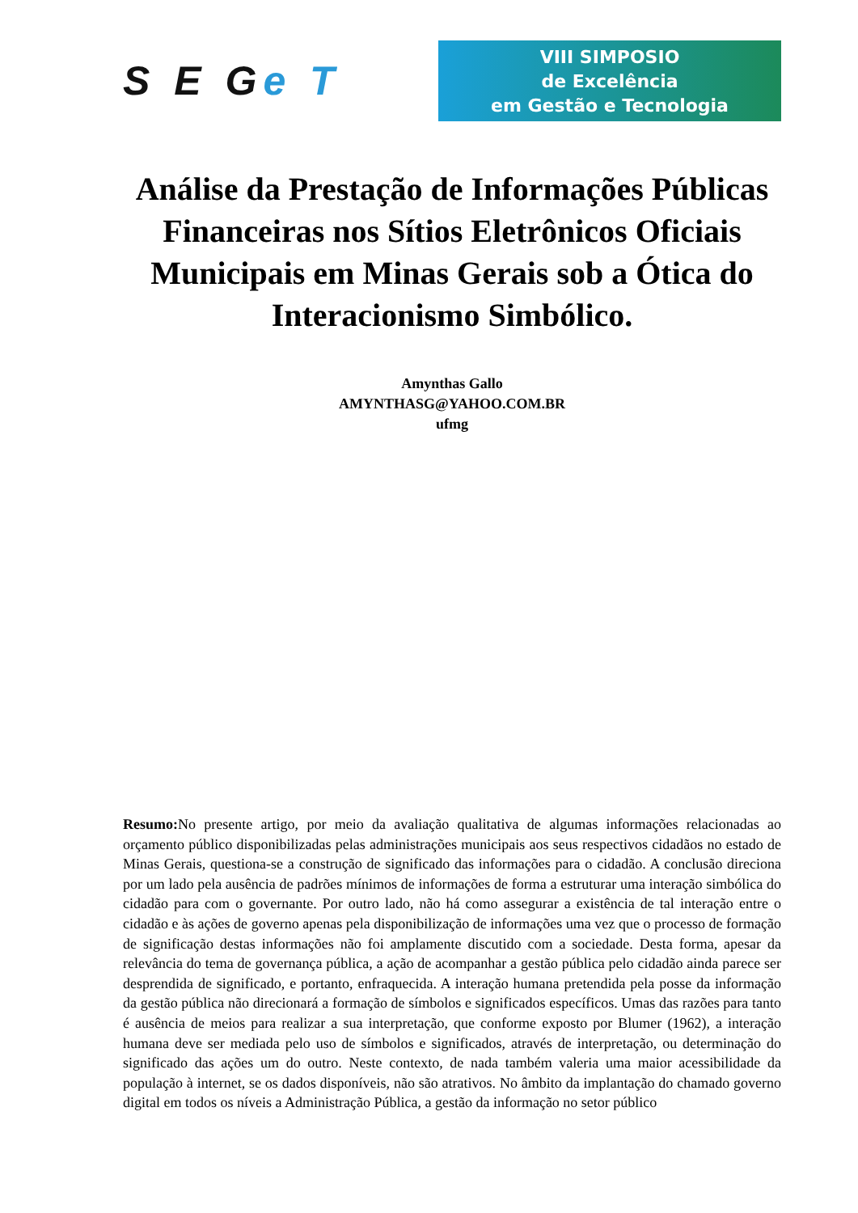S E Ge T
VIII SIMPOSIO
de Excelência
em Gestão e Tecnologia
Análise da Prestação de Informações Públicas Financeiras nos Sítios Eletrônicos Oficiais Municipais em Minas Gerais sob a Ótica do Interacionismo Simbólico.
Amynthas Gallo
AMYNTHASG@YAHOO.COM.BR
ufmg
Resumo: No presente artigo, por meio da avaliação qualitativa de algumas informações relacionadas ao orçamento público disponibilizadas pelas administrações municipais aos seus respectivos cidadãos no estado de Minas Gerais, questiona-se a construção de significado das informações para o cidadão. A conclusão direciona por um lado pela ausência de padrões mínimos de informações de forma a estruturar uma interação simbólica do cidadão para com o governante. Por outro lado, não há como assegurar a existência de tal interação entre o cidadão e às ações de governo apenas pela disponibilização de informações uma vez que o processo de formação de significação destas informações não foi amplamente discutido com a sociedade. Desta forma, apesar da relevância do tema de governança pública, a ação de acompanhar a gestão pública pelo cidadão ainda parece ser desprendida de significado, e portanto, enfraquecida. A interação humana pretendida pela posse da informação da gestão pública não direcionará a formação de símbolos e significados específicos. Umas das razões para tanto é ausência de meios para realizar a sua interpretação, que conforme exposto por Blumer (1962), a interação humana deve ser mediada pelo uso de símbolos e significados, através de interpretação, ou determinação do significado das ações um do outro. Neste contexto, de nada também valeria uma maior acessibilidade da população à internet, se os dados disponíveis, não são atrativos. No âmbito da implantação do chamado governo digital em todos os níveis a Administração Pública, a gestão da informação no setor público